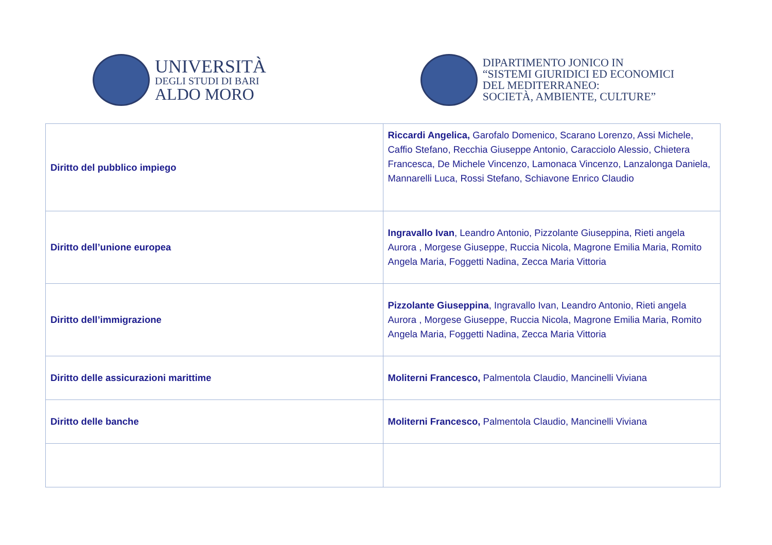UNIVERSITÀ
DEGLI STUDI DI BARI
ALDO MORO
DIPARTIMENTO JONICO IN
“SISTEMI GIURIDICI ED ECONOMICI
DEL MEDITERRANEO:
SOCIETÀ, AMBIENTE, CULTURE”
| Diritto del pubblico impiego | Riccardi Angelica, Garofalo Domenico, Scarano Lorenzo, Assi Michele, Caffio Stefano, Recchia Giuseppe Antonio, Caracciolo Alessio, Chietera Francesca, De Michele Vincenzo, Lamonaca Vincenzo, Lanzalonga Daniela, Mannarelli Luca, Rossi Stefano, Schiavone Enrico Claudio |
| Diritto dell’unione europea | Ingravallo Ivan , Leandro Antonio, Pizzolante Giuseppina, Rieti angela Aurora , Morgese Giuseppe, Ruccia Nicola, Magrone Emilia Maria, Romito Angela Maria, Foggetti Nadina, Zecca Maria Vittoria |
| Diritto dell’immigrazione | Pizzolante Giuseppina , Ingravallo Ivan, Leandro Antonio, Rieti angela Aurora , Morgese Giuseppe, Ruccia Nicola, Magrone Emilia Maria, Romito Angela Maria, Foggetti Nadina, Zecca Maria Vittoria |
| Diritto delle assicurazioni marittime | Moliterni Francesco, Palmentola Claudio, Mancinelli Viviana |
| Diritto delle banche | Moliterni Francesco, Palmentola Claudio, Mancinelli Viviana |